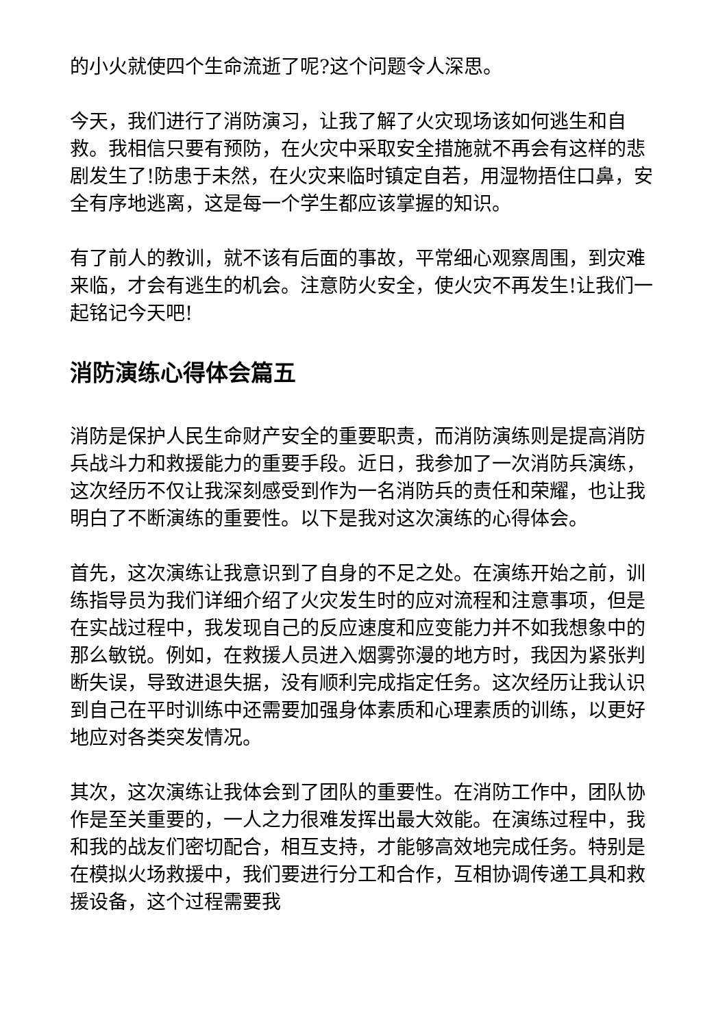的小火就使四个生命流逝了呢?这个问题令人深思。
今天，我们进行了消防演习，让我了解了火灾现场该如何逃生和自救。我相信只要有预防，在火灾中采取安全措施就不再会有这样的悲剧发生了!防患于未然，在火灾来临时镇定自若，用湿物捂住口鼻，安全有序地逃离，这是每一个学生都应该掌握的知识。
有了前人的教训，就不该有后面的事故，平常细心观察周围，到灾难来临，才会有逃生的机会。注意防火安全，使火灾不再发生!让我们一起铭记今天吧!
消防演练心得体会篇五
消防是保护人民生命财产安全的重要职责，而消防演练则是提高消防兵战斗力和救援能力的重要手段。近日，我参加了一次消防兵演练，这次经历不仅让我深刻感受到作为一名消防兵的责任和荣耀，也让我明白了不断演练的重要性。以下是我对这次演练的心得体会。
首先，这次演练让我意识到了自身的不足之处。在演练开始之前，训练指导员为我们详细介绍了火灾发生时的应对流程和注意事项，但是在实战过程中，我发现自己的反应速度和应变能力并不如我想象中的那么敏锐。例如，在救援人员进入烟雾弥漫的地方时，我因为紧张判断失误，导致进退失据，没有顺利完成指定任务。这次经历让我认识到自己在平时训练中还需要加强身体素质和心理素质的训练，以更好地应对各类突发情况。
其次，这次演练让我体会到了团队的重要性。在消防工作中，团队协作是至关重要的，一人之力很难发挥出最大效能。在演练过程中，我和我的战友们密切配合，相互支持，才能够高效地完成任务。特别是在模拟火场救援中，我们要进行分工和合作，互相协调传递工具和救援设备，这个过程需要我